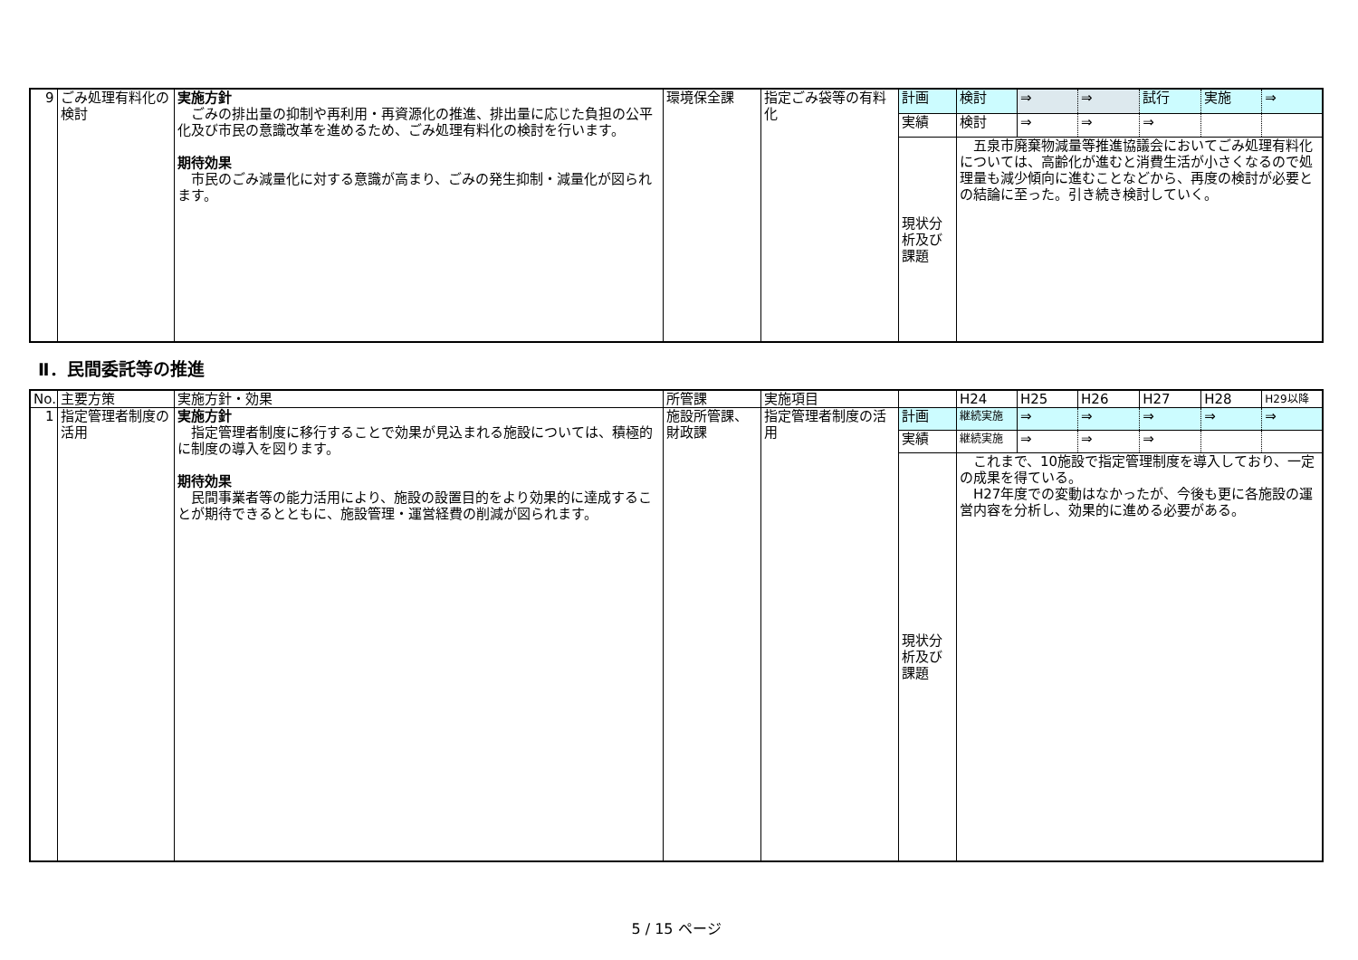| 9 | ごみ処理有料化の検討 | 実施方針 ごみの排出量の抑制や再利用・再資源化の推進、排出量に応じた負担の公平化及び市民の意識改革を進めるため、ごみ処理有料化の検討を行います。 期待効果 市民のごみ減量化に対する意識が高まり、ごみの発生抑制・減量化が図られます。 | 環境保全課 | 指定ごみ袋等の有料化 | 計画 | 検討 | ⇒ | ⇒ | 試行 | 実施 | ⇒ |
| | | | | | 実績 | 検討 | ⇒ | ⇒ | ⇒ | | |
| | | | | | 現状分析及び課題 | 五泉市廃棄物減量等推進協議会においてごみ処理有料化については、高齢化が進むと消費生活が小さくなるので処理量も減少傾向に進むことなどから、再度の検討が必要との結論に至った。引き続き検討していく。 | | | | | |
Ⅱ．民間委託等の推進
| No. | 主要方策 | 実施方針・効果 | 所管課 | 実施項目 | | H24 | H25 | H26 | H27 | H28 | H29以降 |
| 1 | 指定管理者制度の活用 | 実施方針 指定管理者制度に移行することで効果が見込まれる施設については、積極的に制度の導入を図ります。 期待効果 民間事業者等の能力活用により、施設の設置目的をより効果的に達成することが期待できるとともに、施設管理・運営経費の削減が図られます。 | 施設所管課、財政課 | 指定管理者制度の活用 | 計画 | 継続実施 | ⇒ | ⇒ | ⇒ | ⇒ | ⇒ |
| | | | | | 実績 | 継続実施 | ⇒ | ⇒ | ⇒ | | |
| | | | | | 現状分析及び課題 | これまで、10施設で指定管理制度を導入しており、一定の成果を得ている。 H27年度での変動はなかったが、今後も更に各施設の運営内容を分析し、効果的に進める必要がある。 | | | | | |
5 / 15 ページ